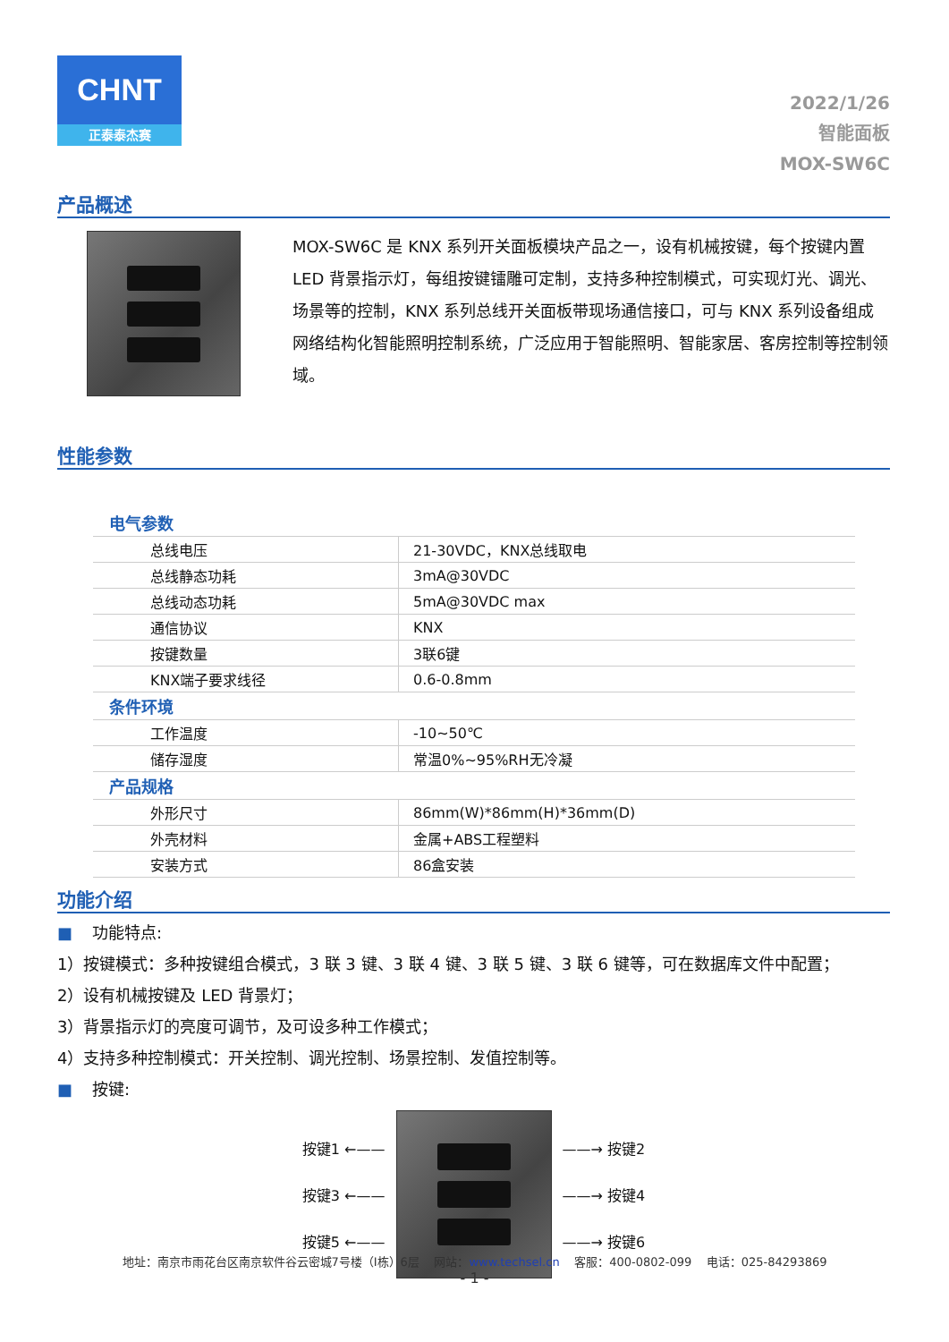CHNT
正泰泰杰赛
2022/1/26
智能面板
MOX-SW6C
产品概述
MOX-SW6C 是 KNX 系列开关面板模块产品之一，设有机械按键，每个按键内置LED 背景指示灯，每组按键镭雕可定制，支持多种控制模式，可实现灯光、调光、场景等的控制，KNX 系列总线开关面板带现场通信接口，可与 KNX 系列设备组成网络结构化智能照明控制系统，广泛应用于智能照明、智能家居、客房控制等控制领域。
性能参数
| 电气参数 | |
| 总线电压 | 21-30VDC，KNX总线取电 |
| 总线静态功耗 | 3mA@30VDC |
| 总线动态功耗 | 5mA@30VDC max |
| 通信协议 | KNX |
| 按键数量 | 3联6键 |
| KNX端子要求线径 | 0.6-0.8mm |
| 条件环境 | |
| 工作温度 | -10~50℃ |
| 储存湿度 | 常温0%~95%RH无冷凝 |
| 产品规格 | |
| 外形尺寸 | 86mm(W)*86mm(H)*36mm(D) |
| 外壳材料 | 金属+ABS工程塑料 |
| 安装方式 | 86盒安装 |
功能介绍
■ 功能特点:
1）按键模式：多种按键组合模式，3 联 3 键、3 联 4 键、3 联 5 键、3 联 6 键等，可在数据库文件中配置；
2）设有机械按键及 LED 背景灯；
3）背景指示灯的亮度可调节，及可设多种工作模式；
4）支持多种控制模式：开关控制、调光控制、场景控制、发值控制等。
■ 按键:
按键1 ←——
按键3 ←——
按键5 ←——
——→ 按键2
——→ 按键4
——→ 按键6
地址：南京市雨花台区南京软件谷云密城7号楼（I栋）6层 网站：www.techsel.cn 客服：400-0802-099 电话：025-84293869
- 1 -